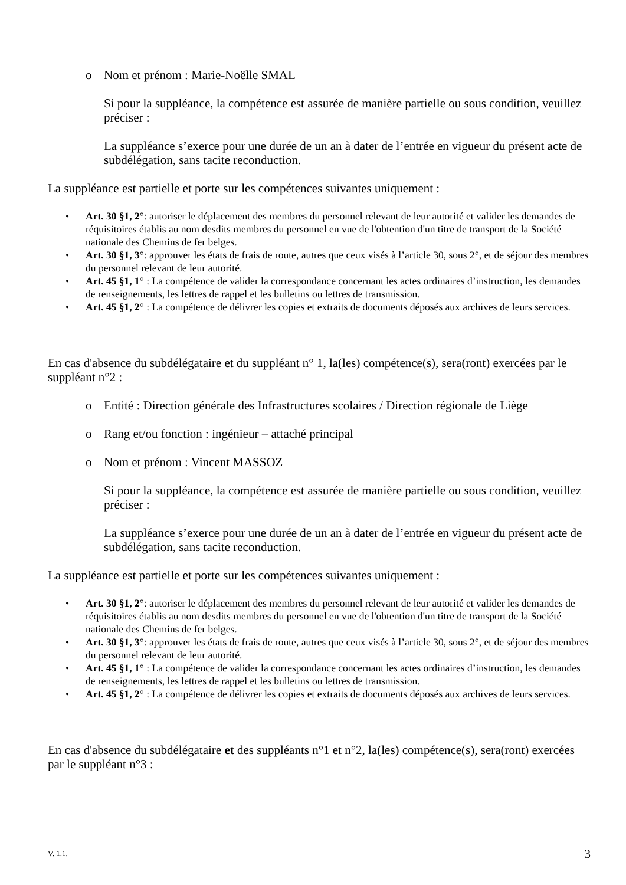o Nom et prénom : Marie-Noëlle SMAL
Si pour la suppléance, la compétence est assurée de manière partielle ou sous condition, veuillez préciser :
La suppléance s’exerce pour une durée de un an à dater de l’entrée en vigueur du présent acte de subdélégation, sans tacite reconduction.
La suppléance est partielle et porte sur les compétences suivantes uniquement :
• Art. 30 §1, 2°: autoriser le déplacement des membres du personnel relevant de leur autorité et valider les demandes de réquisitoires établis au nom desdits membres du personnel en vue de l'obtention d'un titre de transport de la Société nationale des Chemins de fer belges.
• Art. 30 §1, 3°: approuver les états de frais de route, autres que ceux visés à l’article 30, sous 2°, et de séjour des membres du personnel relevant de leur autorité.
• Art. 45 §1, 1° : La compétence de valider la correspondance concernant les actes ordinaires d’instruction, les demandes de renseignements, les lettres de rappel et les bulletins ou lettres de transmission.
• Art. 45 §1, 2° : La compétence de délivrer les copies et extraits de documents déposés aux archives de leurs services.
En cas d'absence du subdélégataire et du suppléant n° 1, la(les) compétence(s), sera(ront) exercées par le suppléant n°2 :
o Entité : Direction générale des Infrastructures scolaires / Direction régionale de Liège
o Rang et/ou fonction : ingénieur – attaché principal
o Nom et prénom : Vincent MASSOZ
Si pour la suppléance, la compétence est assurée de manière partielle ou sous condition, veuillez préciser :
La suppléance s’exerce pour une durée de un an à dater de l’entrée en vigueur du présent acte de subdélégation, sans tacite reconduction.
La suppléance est partielle et porte sur les compétences suivantes uniquement :
• Art. 30 §1, 2°: autoriser le déplacement des membres du personnel relevant de leur autorité et valider les demandes de réquisitoires établis au nom desdits membres du personnel en vue de l'obtention d'un titre de transport de la Société nationale des Chemins de fer belges.
• Art. 30 §1, 3°: approuver les états de frais de route, autres que ceux visés à l’article 30, sous 2°, et de séjour des membres du personnel relevant de leur autorité.
• Art. 45 §1, 1° : La compétence de valider la correspondance concernant les actes ordinaires d’instruction, les demandes de renseignements, les lettres de rappel et les bulletins ou lettres de transmission.
• Art. 45 §1, 2° : La compétence de délivrer les copies et extraits de documents déposés aux archives de leurs services.
En cas d'absence du subdélégataire et des suppléants n°1 et n°2, la(les) compétence(s), sera(ront) exercées par le suppléant n°3 :
V. 1.1. 3